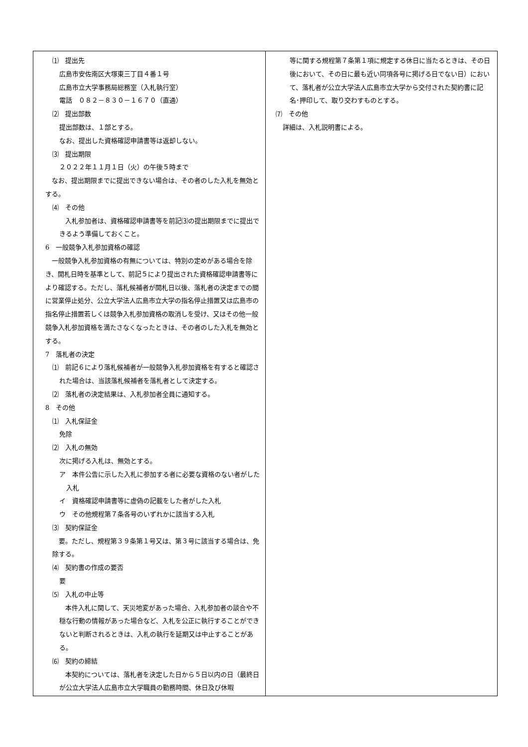⑴　提出先
広島市安佐南区大塚東三丁目４番１号
広島市立大学事務局総務室（入札執行室）
電話　０８２－８３０－１６７０（直通）
⑵　提出部数
提出部数は、１部とする。
なお、提出した資格確認申請書等は返却しない。
⑶　提出期限
２０２２年１１月１日（火）の午後５時まで
　なお、提出期限までに提出できない場合は、その者のした入札を無効とする。
⑷　その他
　　入札参加者は、資格確認申請書等を前記⑶の提出期限までに提出できるよう準備しておくこと。
6　一般競争入札参加資格の確認
　一般競争入札参加資格の有無については、特別の定めがある場合を除き、開札日時を基準として、前記５により提出された資格確認申請書等により確認する。ただし、落札候補者が開札日以後、落札者の決定までの間に営業停止処分、公立大学法人広島市立大学の指名停止措置又は広島市の指名停止措置若しくは競争入札参加資格の取消しを受け、又はその他一般競争入札参加資格を満たさなくなったときは、その者のした入札を無効とする。
7　落札者の決定
⑴　前記６により落札候補者が一般競争入札参加資格を有すると確認された場合は、当該落札候補者を落札者として決定する。
⑵　落札者の決定結果は、入札参加者全員に通知する。
8　その他
⑴　入札保証金
免除
⑵　入札の無効
次に掲げる入札は、無効とする。
ア　本件公告に示した入札に参加する者に必要な資格のない者がした入札
イ　資格確認申請書等に虚偽の記載をした者がした入札
ウ　その他規程第７条各号のいずれかに該当する入札
⑶　契約保証金
　要。ただし、規程第３９条第１号又は、第３号に該当する場合は、免除する。
⑷　契約書の作成の要否
要
⑸　入札の中止等
　　本件入札に関して、天災地変があった場合、入札参加者の談合や不穏な行動の情報があった場合など、入札を公正に執行することができないと判断されるときは、入札の執行を延期又は中止することがある。
⑹　契約の締結
　　本契約については、落札者を決定した日から５日以内の日（最終日が公立大学法人広島市立大学職員の勤務時間、休日及び休暇
等に関する規程第７条第１項に規定する休日に当たるときは、その日後において、その日に最も近い同項各号に掲げる日でない日）において、落札者が公立大学法人広島市立大学から交付された契約書に記名･押印して、取り交わすものとする。
⑺　その他
詳細は、入札説明書による。